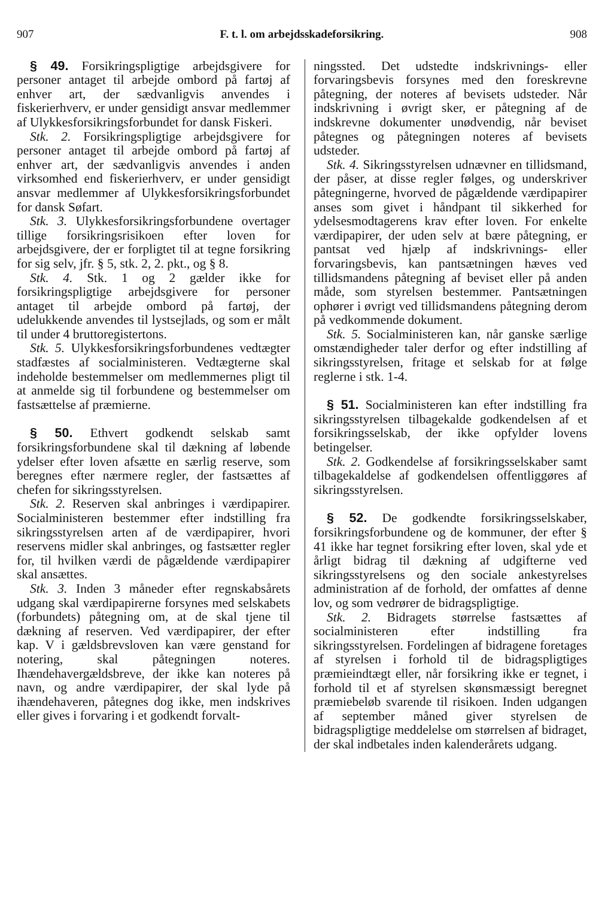907 F. t. l. om arbejdsskadeforsikring. 908
§ 49. Forsikringspligtige arbejdsgivere for personer antaget til arbejde ombord på fartøj af enhver art, der sædvanligvis anvendes i fiskerierhverv, er under gensidigt ansvar medlemmer af Ulykkesforsikringsforbundet for dansk Fiskeri.
Stk. 2. Forsikringspligtige arbejdsgivere for personer antaget til arbejde ombord på fartøj af enhver art, der sædvanligvis anvendes i anden virksomhed end fiskerierhverv, er under gensidigt ansvar medlemmer af Ulykkesforsikringsforbundet for dansk Søfart.
Stk. 3. Ulykkesforsikringsforbundene overtager tillige forsikringsrisikoen efter loven for arbejdsgivere, der er forpligtet til at tegne forsikring for sig selv, jfr. § 5, stk. 2, 2. pkt., og § 8.
Stk. 4. Stk. 1 og 2 gælder ikke for forsikringspligtige arbejdsgivere for personer antaget til arbejde ombord på fartøj, der udelukkende anvendes til lystsejlads, og som er målt til under 4 bruttoregistertons.
Stk. 5. Ulykkesforsikringsforbundenes vedtægter stadfæstes af socialministeren. Vedtægterne skal indeholde bestemmelser om medlemmernes pligt til at anmelde sig til forbundene og bestemmelser om fastsættelse af præmierne.
§ 50. Ethvert godkendt selskab samt forsikringsforbundene skal til dækning af løbende ydelser efter loven afsætte en særlig reserve, som beregnes efter nærmere regler, der fastsættes af chefen for sikringsstyrelsen.
Stk. 2. Reserven skal anbringes i værdipapirer. Socialministeren bestemmer efter indstilling fra sikringsstyrelsen arten af de værdipapirer, hvori reservens midler skal anbringes, og fastsætter regler for, til hvilken værdi de pågældende værdipapirer skal ansættes.
Stk. 3. Inden 3 måneder efter regnskabsårets udgang skal værdipapirerne forsynes med selskabets (forbundets) påtegning om, at de skal tjene til dækning af reserven. Ved værdipapirer, der efter kap. V i gældsbrevsloven kan være genstand for notering, skal påtegningen noteres. Ihændehavergældsbreve, der ikke kan noteres på navn, og andre værdipapirer, der skal lyde på ihændehaveren, påtegnes dog ikke, men indskrives eller gives i forvaring i et godkendt forvalt-
ningssted. Det udstedte indskrivnings- eller forvaringsbevis forsynes med den foreskrevne påtegning, der noteres af bevisets udsteder. Når indskrivning i øvrigt sker, er påtegning af de indskrevne dokumenter unødvendig, når beviset påtegnes og påtegningen noteres af bevisets udsteder.
Stk. 4. Sikringsstyrelsen udnævner en tillidsmand, der påser, at disse regler følges, og underskriver påtegningerne, hvorved de pågældende værdipapirer anses som givet i håndpant til sikkerhed for ydelsesmodtagerens krav efter loven. For enkelte værdipapirer, der uden selv at bære påtegning, er pantsat ved hjælp af indskrivnings- eller forvaringsbevis, kan pantsætningen hæves ved tillidsmandens påtegning af beviset eller på anden måde, som styrelsen bestemmer. Pantsætningen ophører i øvrigt ved tillidsmandens påtegning derom på vedkommende dokument.
Stk. 5. Socialministeren kan, når ganske særlige omstændigheder taler derfor og efter indstilling af sikringsstyrelsen, fritage et selskab for at følge reglerne i stk. 1-4.
§ 51. Socialministeren kan efter indstilling fra sikringsstyrelsen tilbagekalde godkendelsen af et forsikringsselskab, der ikke opfylder lovens betingelser.
Stk. 2. Godkendelse af forsikringsselskaber samt tilbagekaldelse af godkendelsen offentliggøres af sikringsstyrelsen.
§ 52. De godkendte forsikringsselskaber, forsikringsforbundene og de kommuner, der efter § 41 ikke har tegnet forsikring efter loven, skal yde et årligt bidrag til dækning af udgifterne ved sikringsstyrelsens og den sociale ankestyrelses administration af de forhold, der omfattes af denne lov, og som vedrører de bidragspligtige.
Stk. 2. Bidragets størrelse fastsættes af socialministeren efter indstilling fra sikringsstyrelsen. Fordelingen af bidragene foretages af styrelsen i forhold til de bidragspligtiges præmieindtægt eller, når forsikring ikke er tegnet, i forhold til et af styrelsen skønsmæssigt beregnet præmiebeløb svarende til risikoen. Inden udgangen af september måned giver styrelsen de bidragspligtige meddelelse om størrelsen af bidraget, der skal indbetales inden kalenderårets udgang.